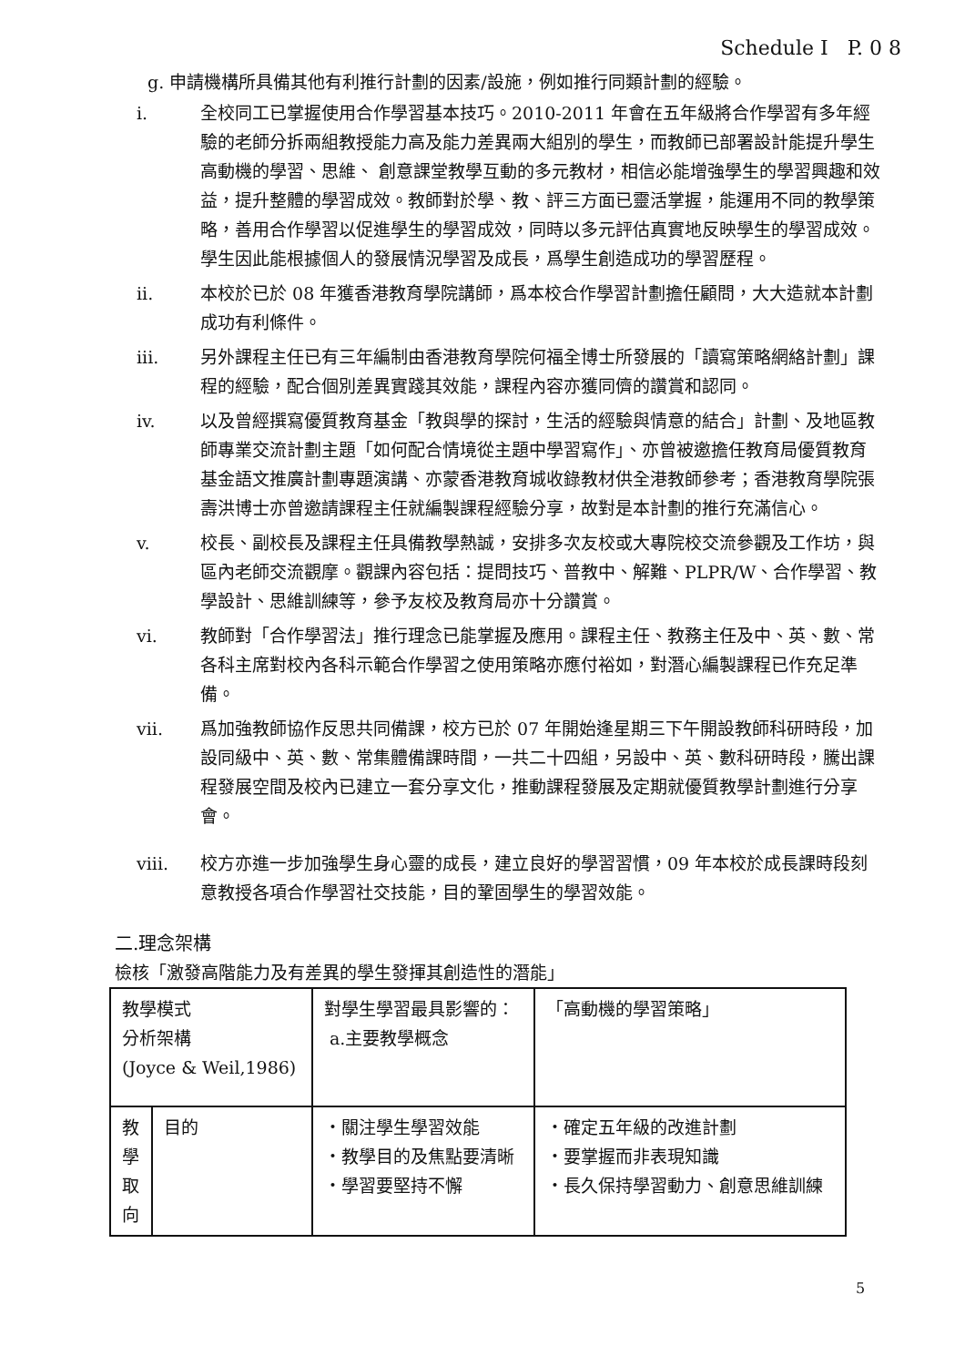Schedule I P. 0 8
g. 申請機構所具備其他有利推行計劃的因素/設施，例如推行同類計劃的經驗。
i. 全校同工已掌握使用合作學習基本技巧。2010-2011 年會在五年級將合作學習有多年經驗的老師分拆兩組教授能力高及能力差異兩大組別的學生，而教師已部署設計能提升學生高動機的學習、思維、 創意課堂教學互動的多元教材，相信必能增強學生的學習興趣和效益，提升整體的學習成效。教師對於學、教、評三方面已靈活掌握，能運用不同的教學策略，善用合作學習以促進學生的學習成效，同時以多元評估真實地反映學生的學習成效。學生因此能根據個人的發展情況學習及成長，爲學生創造成功的學習歷程。
ii. 本校於已於 08 年獲香港教育學院講師，爲本校合作學習計劃擔任顧問，大大造就本計劃成功有利條件。
iii. 另外課程主任已有三年編制由香港教育學院何福全博士所發展的「讀寫策略網絡計劃」課程的經驗，配合個別差異實踐其效能，課程內容亦獲同儕的讚賞和認同。
iv. 以及曾經撰寫優質教育基金「教與學的探討，生活的經驗與情意的結合」計劃、及地區教師專業交流計劃主題「如何配合情境從主題中學習寫作」、亦曾被邀擔任教育局優質教育基金語文推廣計劃專題演講、亦蒙香港教育城收錄教材供全港教師參考；香港教育學院張壽洪博士亦曾邀請課程主任就編製課程經驗分享，故對是本計劃的推行充滿信心。
v. 校長、副校長及課程主任具備教學熱誠，安排多次友校或大專院校交流參觀及工作坊，與區內老師交流觀摩。觀課內容包括：提問技巧、普教中、解難、PLPR/W、合作學習、教學設計、思維訓練等，參予友校及教育局亦十分讚賞。
vi. 教師對「合作學習法」推行理念已能掌握及應用。課程主任、教務主任及中、英、數、常各科主席對校內各科示範合作學習之使用策略亦應付裕如，對潛心編製課程已作充足準備。
vii. 爲加強教師協作反思共同備課，校方已於 07 年開始逢星期三下午開設教師科研時段，加設同級中、英、數、常集體備課時間，一共二十四組，另設中、英、數科研時段，騰出課程發展空間及校內已建立一套分享文化，推動課程發展及定期就優質教學計劃進行分享會。
viii. 校方亦進一步加強學生身心靈的成長，建立良好的學習習慣，09 年本校於成長課時段刻意教授各項合作學習社交技能，目的鞏固學生的學習效能。
二.理念架構
檢核「激發高階能力及有差異的學生發揮其創造性的潛能」
| 教學模式 分析架構 (Joyce & Weil,1986) | | 對學生學習最具影響的： a.主要教學概念 | 「高動機的學習策略」 |
| 教 學 取 向 | 目的 | ・關注學生學習效能 ・教學目的及焦點要清晰 ・學習要堅持不懈 | ・確定五年級的改進計劃 ・要掌握而非表現知識 ・長久保持學習動力、創意思維訓練 |
5